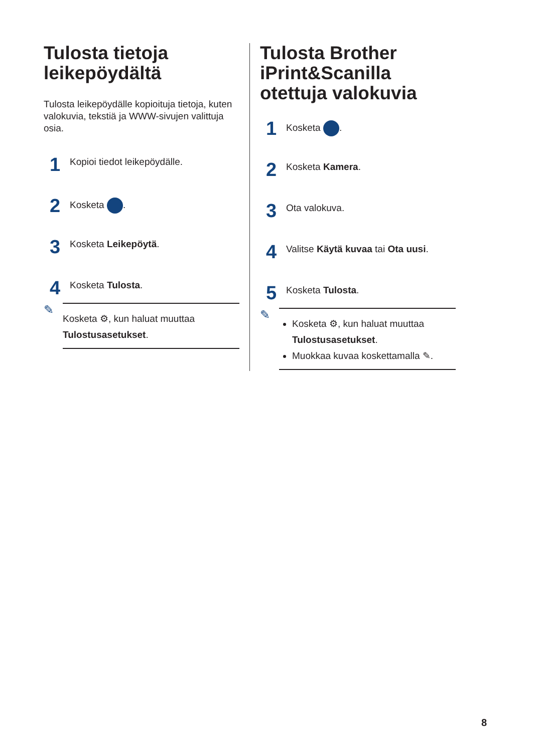Tulosta tietoja leikepöydältä
Tulosta leikepöydälle kopioituja tietoja, kuten valokuvia, tekstiä ja WWW-sivujen valittuja osia.
1
Kopioi tiedot leikepöydälle.
2
Kosketa .
3
Kosketa Leikepöytä.
4
Kosketa Tulosta.
✎
Kosketa ⚙, kun haluat muuttaa Tulostusasetukset.
Tulosta Brother iPrint&Scanilla otettuja valokuvia
1
Kosketa .
2
Kosketa Kamera.
3
Ota valokuva.
4
Valitse Käytä kuvaa tai Ota uusi.
5
Kosketa Tulosta.
✎
Kosketa ⚙, kun haluat muuttaa Tulostusasetukset.
Muokkaa kuvaa koskettamalla ✎.
8